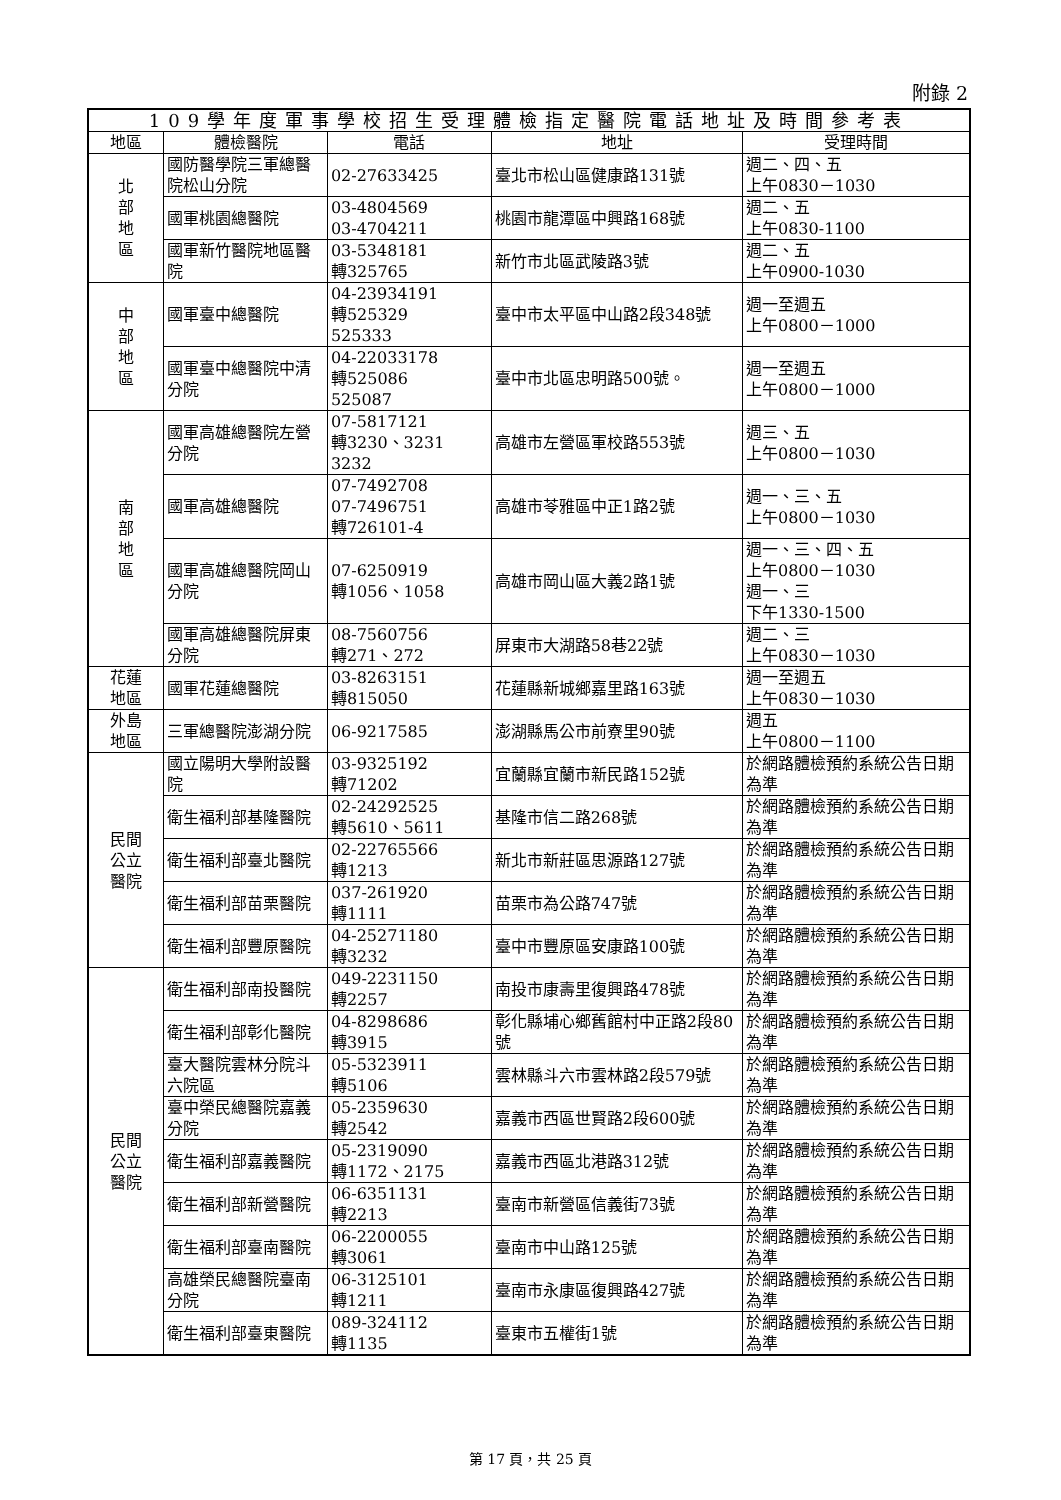附錄 2
| 109學年度軍事學校招生受理體檢指定醫院電話地址及時間參考表 | | | | |
| --- | --- | --- | --- | --- |
| 地區 | 體檢醫院 | 電話 | 地址 | 受理時間 |
| 北 部 地 區 | 國防醫學院三軍總醫院松山分院 | 02-27633425 | 臺北市松山區健康路131號 | 週二、四、五 上午0830－1030 |
| | 國軍桃園總醫院 | 03-4804569 03-4704211 | 桃園市龍潭區中興路168號 | 週二、五 上午0830-1100 |
| | 國軍新竹醫院地區醫院 | 03-5348181 轉325765 | 新竹市北區武陵路3號 | 週二、五 上午0900-1030 |
| 中 部 地 區 | 國軍臺中總醫院 | 04-23934191 轉525329 525333 | 臺中市太平區中山路2段348號 | 週一至週五 上午0800－1000 |
| | 國軍臺中總醫院中清分院 | 04-22033178 轉525086 525087 | 臺中市北區忠明路500號。 | 週一至週五 上午0800－1000 |
| 南 部 地 區 | 國軍高雄總醫院左營分院 | 07-5817121 轉3230、3231 3232 | 高雄市左營區軍校路553號 | 週三、五 上午0800－1030 |
| | 國軍高雄總醫院 | 07-7492708 07-7496751 轉726101-4 | 高雄市苓雅區中正1路2號 | 週一、三、五 上午0800－1030 |
| | 國軍高雄總醫院岡山分院 | 07-6250919 轉1056、1058 | 高雄市岡山區大義2路1號 | 週一、三、四、五 上午0800－1030 週一、三 下午1330-1500 |
| | 國軍高雄總醫院屏東分院 | 08-7560756 轉271、272 | 屏東市大湖路58巷22號 | 週二、三 上午0830－1030 |
| 花蓮 地區 | 國軍花蓮總醫院 | 03-8263151 轉815050 | 花蓮縣新城鄉嘉里路163號 | 週一至週五 上午0830－1030 |
| 外島 地區 | 三軍總醫院澎湖分院 | 06-9217585 | 澎湖縣馬公市前寮里90號 | 週五 上午0800－1100 |
| 民間 公立 醫院 | 國立陽明大學附設醫院 | 03-9325192 轉71202 | 宜蘭縣宜蘭市新民路152號 | 於網路體檢預約系統公告日期為準 |
| | 衛生福利部基隆醫院 | 02-24292525 轉5610、5611 | 基隆市信二路268號 | 於網路體檢預約系統公告日期為準 |
| | 衛生福利部臺北醫院 | 02-22765566 轉1213 | 新北市新莊區思源路127號 | 於網路體檢預約系統公告日期為準 |
| | 衛生福利部苗栗醫院 | 037-261920 轉1111 | 苗栗市為公路747號 | 於網路體檢預約系統公告日期為準 |
| | 衛生福利部豐原醫院 | 04-25271180 轉3232 | 臺中市豐原區安康路100號 | 於網路體檢預約系統公告日期為準 |
| 民間 公立 醫院 | 衛生福利部南投醫院 | 049-2231150 轉2257 | 南投市康壽里復興路478號 | 於網路體檢預約系統公告日期為準 |
| | 衛生福利部彰化醫院 | 04-8298686 轉3915 | 彰化縣埔心鄉舊館村中正路2段80號 | 於網路體檢預約系統公告日期為準 |
| | 臺大醫院雲林分院斗六院區 | 05-5323911 轉5106 | 雲林縣斗六市雲林路2段579號 | 於網路體檢預約系統公告日期為準 |
| | 臺中榮民總醫院嘉義分院 | 05-2359630 轉2542 | 嘉義市西區世賢路2段600號 | 於網路體檢預約系統公告日期為準 |
| | 衛生福利部嘉義醫院 | 05-2319090 轉1172、2175 | 嘉義市西區北港路312號 | 於網路體檢預約系統公告日期為準 |
| | 衛生福利部新營醫院 | 06-6351131 轉2213 | 臺南市新營區信義街73號 | 於網路體檢預約系統公告日期為準 |
| | 衛生福利部臺南醫院 | 06-2200055 轉3061 | 臺南市中山路125號 | 於網路體檢預約系統公告日期為準 |
| | 高雄榮民總醫院臺南分院 | 06-3125101 轉1211 | 臺南市永康區復興路427號 | 於網路體檢預約系統公告日期為準 |
| | 衛生福利部臺東醫院 | 089-324112 轉1135 | 臺東市五權街1號 | 於網路體檢預約系統公告日期為準 |
第 17 頁，共 25 頁